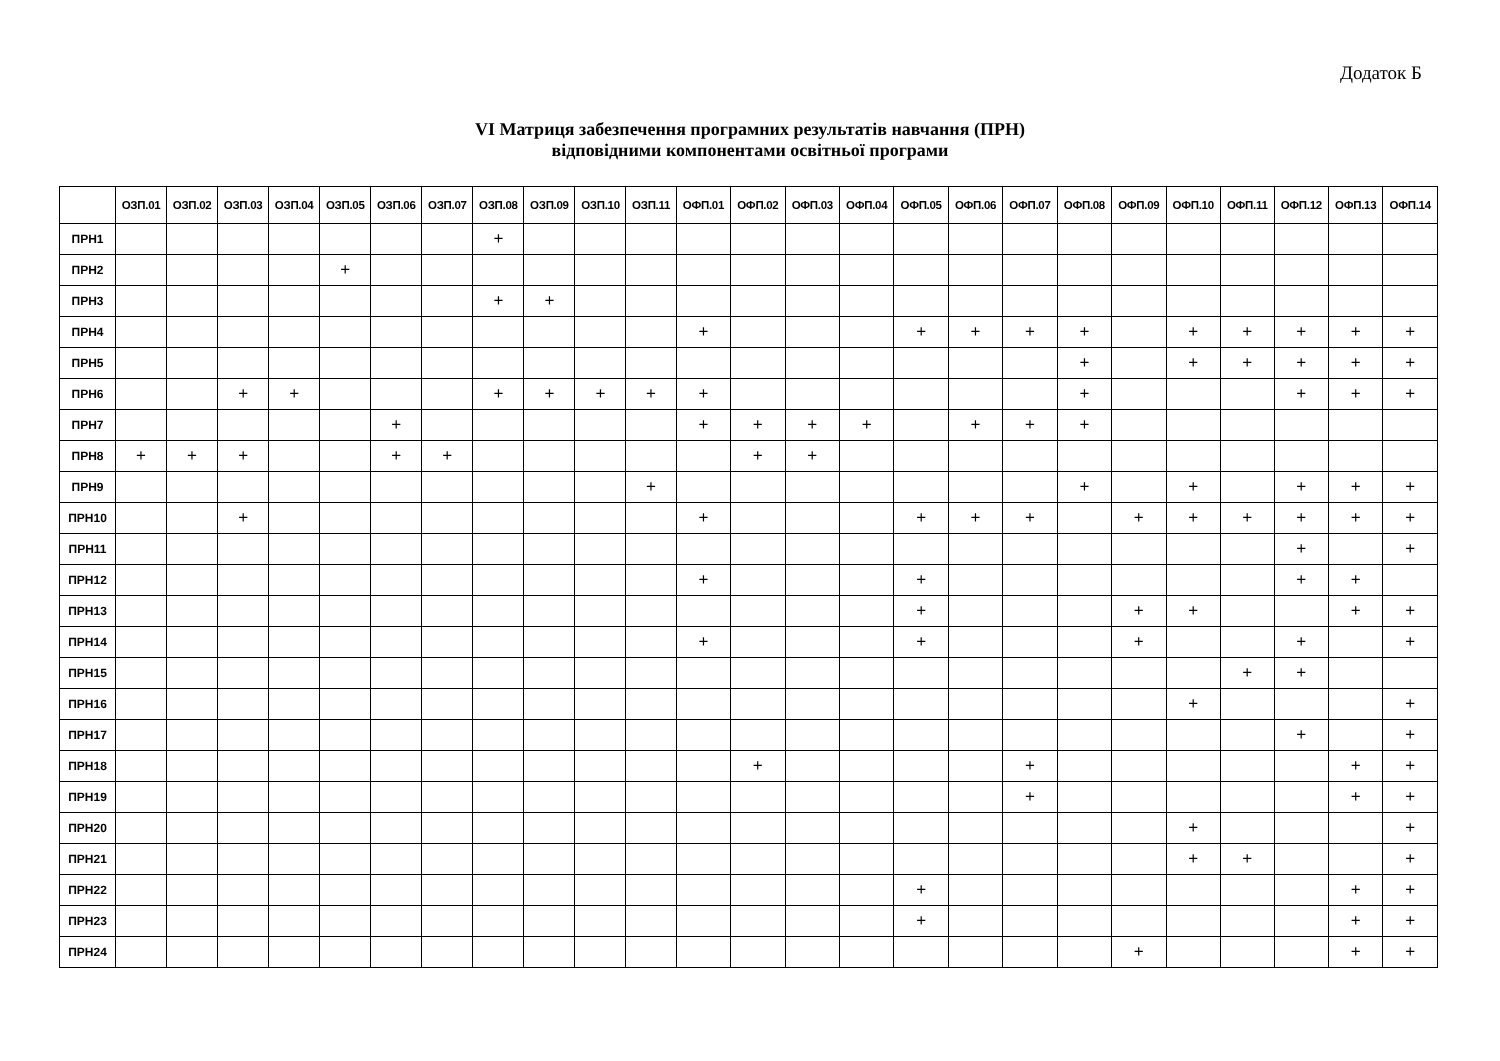Додаток Б
VI Матриця забезпечення програмних результатів навчання (ПРН)
відповідними компонентами освітньої програми
| | ОЗП.01 | ОЗП.02 | ОЗП.03 | ОЗП.04 | ОЗП.05 | ОЗП.06 | ОЗП.07 | ОЗП.08 | ОЗП.09 | ОЗП.10 | ОЗП.11 | ОФП.01 | ОФП.02 | ОФП.03 | ОФП.04 | ОФП.05 | ОФП.06 | ОФП.07 | ОФП.08 | ОФП.09 | ОФП.10 | ОФП.11 | ОФП.12 | ОФП.13 | ОФП.14 |
| --- | --- | --- | --- | --- | --- | --- | --- | --- | --- | --- | --- | --- | --- | --- | --- | --- | --- | --- | --- | --- | --- | --- | --- | --- | --- |
| ПРН1 | | | | | | | | + | | | | | | | | | | | | | | | | | |
| ПРН2 | | | | | + | | | | | | | | | | | | | | | | | | | | |
| ПРН3 | | | | | | | | + | + | | | | | | | | | | | | | | | | |
| ПРН4 | | | | | | | | | | | | + | | | | + | + | + | + | | + | + | + | + | + |
| ПРН5 | | | | | | | | | | | | | | | | | | | + | | + | + | + | + | + |
| ПРН6 | | | + | + | | | | + | + | + | + | + | | | | | | | + | | | | + | + | + |
| ПРН7 | | | | | | + | | | | | | + | + | + | + | | + | + | + | | | | | | |
| ПРН8 | + | + | + | | | + | + | | | | | | + | + | | | | | | | | | | | |
| ПРН9 | | | | | | | | | | | + | | | | | | | | + | | + | | + | + | + |
| ПРН10 | | | + | | | | | | | | | + | | | | + | + | + | | + | + | + | + | + | + |
| ПРН11 | | | | | | | | | | | | | | | | | | | | | | | + | | + |
| ПРН12 | | | | | | | | | | | | + | | | | + | | | | | | | + | + | |
| ПРН13 | | | | | | | | | | | | | | | | + | | | | + | + | | | + | + |
| ПРН14 | | | | | | | | | | | | + | | | | + | | | | + | | | + | | + |
| ПРН15 | | | | | | | | | | | | | | | | | | | | | | + | + | | |
| ПРН16 | | | | | | | | | | | | | | | | | | | | | + | | | | + |
| ПРН17 | | | | | | | | | | | | | | | | | | | | | | | + | | + |
| ПРН18 | | | | | | | | | | | | | + | | | | | + | | | | | | + | + |
| ПРН19 | | | | | | | | | | | | | | | | | | + | | | | | | + | + |
| ПРН20 | | | | | | | | | | | | | | | | | | | | | + | | | | + |
| ПРН21 | | | | | | | | | | | | | | | | | | | | | + | + | | | + |
| ПРН22 | | | | | | | | | | | | | | | | + | | | | | | | | + | + |
| ПРН23 | | | | | | | | | | | | | | | | + | | | | | | | | + | + |
| ПРН24 | | | | | | | | | | | | | | | | | | | | + | | | | + | + |